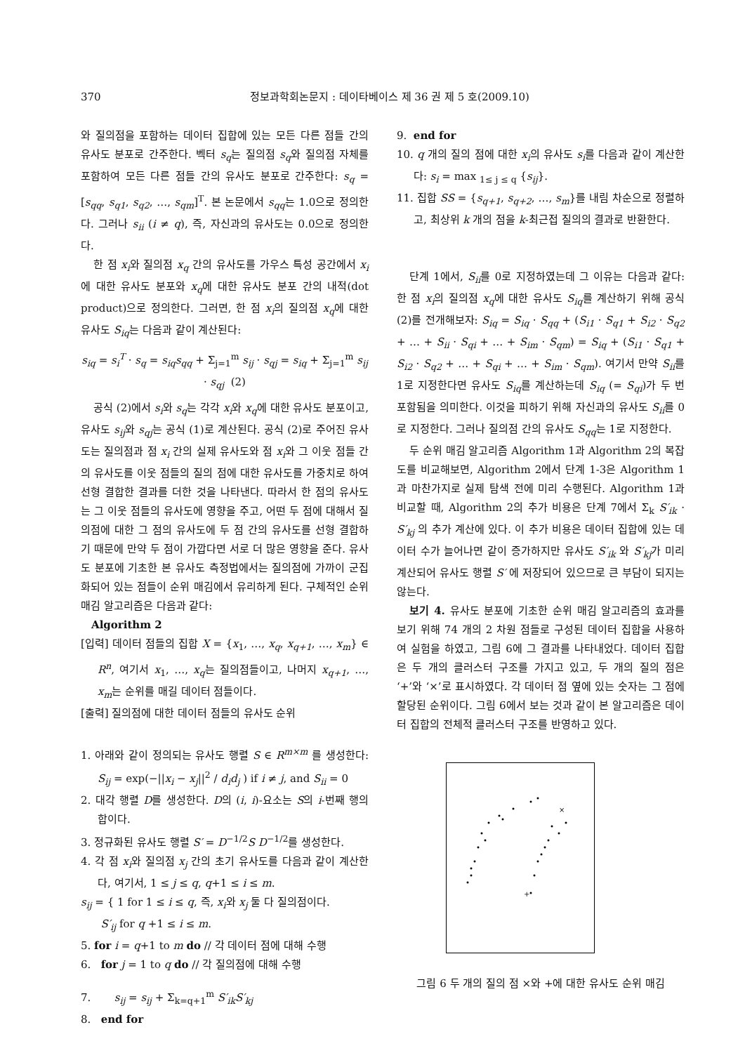370 정보과학회논문지 : 데이타베이스 제 36 권 제 5 호(2009.10)
와 질의점을 포함하는 데이터 집합에 있는 모든 다른 점들 간의 유사도 분포로 간주한다. 벡터 s<sub>q</sub>는 질의점 s<sub>q</sub>와 질의점 자체를 포함하여 모든 다른 점들 간의 유사도 분포로 간주한다: s<sub>q</sub> = [s<sub>qq</sub>, s<sub>q1</sub>, s<sub>q2</sub>, …, s<sub>qm</sub>]<sup>T</sup>. 본 논문에서 s<sub>qq</sub>는 1.0으로 정의한다. 그러나 s<sub>ii</sub> (i ≠ q), 즉, 자신과의 유사도는 0.0으로 정의한다.
한 점 x<sub>i</sub>와 질의점 x<sub>q</sub> 간의 유사도를 가우스 특성 공간에서 x<sub>i</sub>에 대한 유사도 분포와 x<sub>q</sub>에 대한 유사도 분포 간의 내적(dot product)으로 정의한다. 그러면, 한 점 x<sub>i</sub>의 질의점 x<sub>q</sub>에 대한 유사도 S<sub>iq</sub>는 다음과 같이 계산된다:
s<sub>iq</sub> = s<sub>i</sub><sup>T</sup> · s<sub>q</sub> = s<sub>iq</sub>s<sub>qq</sub> + Σ<sub>j=1</sub><sup>m</sup> s<sub>ij</sub> · s<sub>qj</sub> = s<sub>iq</sub> + Σ<sub>j=1</sub><sup>m</sup> s<sub>ij</sub> · s<sub>qj</sub> (2)
공식 (2)에서 s<sub>i</sub>와 s<sub>q</sub>는 각각 x<sub>i</sub>와 x<sub>q</sub>에 대한 유사도 분포이고, 유사도 s<sub>ij</sub>와 s<sub>qj</sub>는 공식 (1)로 계산된다. 공식 (2)로 주어진 유사도는 질의점과 점 x<sub>i</sub> 간의 실제 유사도와 점 x<sub>i</sub>와 그 이웃 점들 간의 유사도를 이웃 점들의 질의 점에 대한 유사도를 가중치로 하여 선형 결합한 결과를 더한 것을 나타낸다. 따라서 한 점의 유사도는 그 이웃 점들의 유사도에 영향을 주고, 어떤 두 점에 대해서 질의점에 대한 그 점의 유사도에 두 점 간의 유사도를 선형 결합하기 때문에 만약 두 점이 가깝다면 서로 더 많은 영향을 준다. 유사도 분포에 기초한 본 유사도 측정법에서는 질의점에 가까이 군집화되어 있는 점들이 순위 매김에서 유리하게 된다. 구체적인 순위 매김 알고리즘은 다음과 같다:
Algorithm 2
[입력] 데이터 점들의 집합 X = {x<sub>1</sub>, …, x<sub>q</sub>, x<sub>q+1</sub>, …, x<sub>m</sub>} ∈ R<sup>n</sup>, 여기서 x<sub>1</sub>, …, x<sub>q</sub>는 질의점들이고, 나머지 x<sub>q+1</sub>, …, x<sub>m</sub>는 순위를 매길 데이터 점들이다.
[출력] 질의점에 대한 데이터 점들의 유사도 순위
1. 아래와 같이 정의되는 유사도 행렬 S ∈ R<sup>m×m</sup> 를 생성한다: S<sub>ij</sub> = exp(−||x<sub>i</sub> − x<sub>j</sub>||<sup>2</sup> / d<sub>i</sub>d<sub>j</sub> ) if i ≠ j, and S<sub>ii</sub> = 0
2. 대각 행렬 D를 생성한다. D의 (i, i)-요소는 S의 i-번째 행의 합이다.
3. 정규화된 유사도 행렬 S′ = D<sup>−1/2</sup>S D<sup>−1/2</sup>를 생성한다.
4. 각 점 x<sub>i</sub>와 질의점 x<sub>j</sub> 간의 초기 유사도를 다음과 같이 계산한다, 여기서, 1 ≤ j ≤ q, q+1 ≤ i ≤ m.
s<sub>ij</sub> = { 1 for 1 ≤ i ≤ q, 즉, x<sub>i</sub>와 x<sub>j</sub> 둘 다 질의점이다.
S′<sub>ij</sub> for q +1 ≤ i ≤ m.
5. for i = q+1 to m do // 각 데이터 점에 대해 수행
6. for j = 1 to q do // 각 질의점에 대해 수행
7. s<sub>ij</sub> = s<sub>ij</sub> + Σ<sub>k=q+1</sub><sup>m</sup> S′<sub>ik</sub>S′<sub>kj</sub>
8. end for
9. end for
10. q 개의 질의 점에 대한 x<sub>i</sub>의 유사도 s<sub>i</sub>를 다음과 같이 계산한다: s<sub>i</sub> = max <sub>1≤ j ≤ q</sub> {s<sub>ij</sub>}.
11. 집합 SS = {s<sub>q+1</sub>, s<sub>q+2</sub>, …, s<sub>m</sub>}를 내림 차순으로 정렬하고, 최상위 k 개의 점을 k-최근접 질의의 결과로 반환한다.
단계 1에서, S<sub>ii</sub>를 0로 지정하였는데 그 이유는 다음과 같다: 한 점 x<sub>i</sub>의 질의점 x<sub>q</sub>에 대한 유사도 S<sub>iq</sub>를 계산하기 위해 공식 (2)를 전개해보자: S<sub>iq</sub> = S<sub>iq</sub> · S<sub>qq</sub> + (S<sub>i1</sub> · S<sub>q1</sub> + S<sub>i2</sub> · S<sub>q2</sub> + … + S<sub>ii</sub> · S<sub>qi</sub> + … + S<sub>im</sub> · S<sub>qm</sub>) = S<sub>iq</sub> + (S<sub>i1</sub> · S<sub>q1</sub> + S<sub>i2</sub> · S<sub>q2</sub> + … + S<sub>qi</sub> + … + S<sub>im</sub> · S<sub>qm</sub>). 여기서 만약 S<sub>ii</sub>를 1로 지정한다면 유사도 S<sub>iq</sub>를 계산하는데 S<sub>iq</sub> (= S<sub>qi</sub>)가 두 번 포함됨을 의미한다. 이것을 피하기 위해 자신과의 유사도 S<sub>ii</sub>를 0로 지정한다. 그러나 질의점 간의 유사도 S<sub>qq</sub>는 1로 지정한다.
두 순위 매김 알고리즘 Algorithm 1과 Algorithm 2의 복잡도를 비교해보면, Algorithm 2에서 단계 1-3은 Algorithm 1과 마찬가지로 실제 탐색 전에 미리 수행된다. Algorithm 1과 비교할 때, Algorithm 2의 추가 비용은 단계 7에서 Σ<sub>k</sub> S′<sub>ik</sub> · S′<sub>kj</sub> 의 추가 계산에 있다. 이 추가 비용은 데이터 집합에 있는 데이터 수가 늘어나면 같이 증가하지만 유사도 S′<sub>ik</sub> 와 S′<sub>kj</sub>가 미리 계산되어 유사도 행렬 S′ 에 저장되어 있으므로 큰 부담이 되지는 않는다.
보기 4. 유사도 분포에 기초한 순위 매김 알고리즘의 효과를 보기 위해 74 개의 2 차원 점들로 구성된 데이터 집합을 사용하여 실험을 하였고, 그림 6에 그 결과를 나타내었다. 데이터 집합은 두 개의 클러스터 구조를 가지고 있고, 두 개의 질의 점은 ‘+’와 ‘×’로 표시하였다. 각 데이터 점 옆에 있는 숫자는 그 점에 할당된 순위이다. 그림 6에서 보는 것과 같이 본 알고리즘은 데이터 집합의 전체적 클러스터 구조를 반영하고 있다.
+
×
그림 6 두 개의 질의 점 ×와 +에 대한 유사도 순위 매김